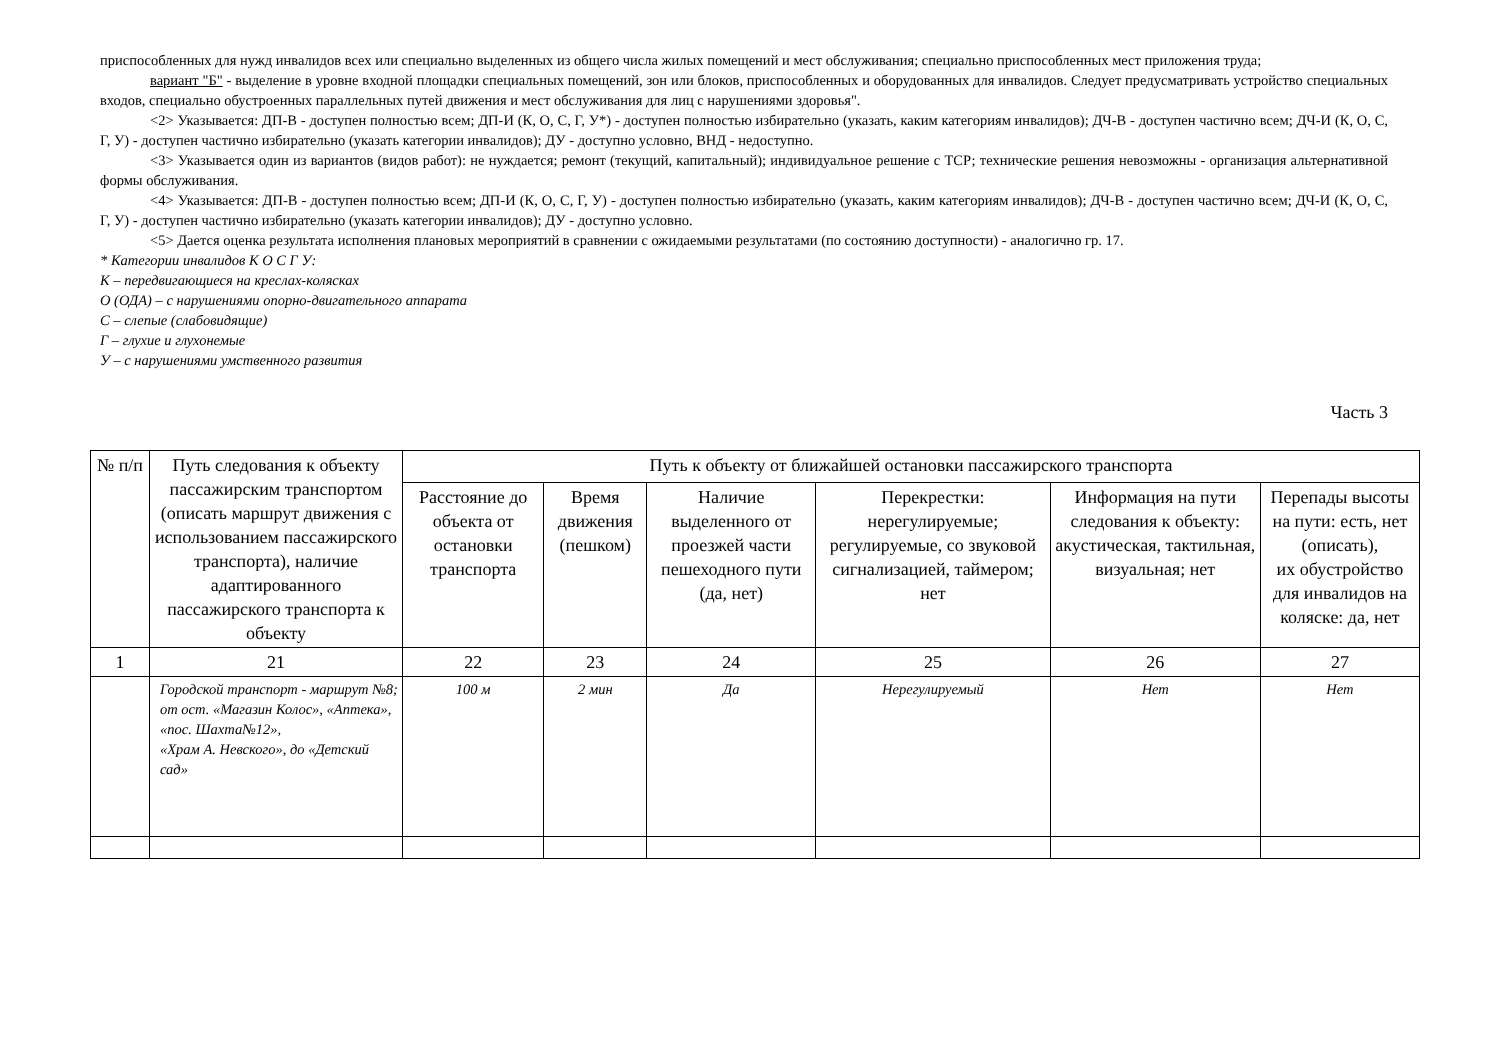приспособленных для нужд инвалидов всех или специально выделенных из общего числа жилых помещений и мест обслуживания; специально приспособленных мест приложения труда;
вариант "Б" - выделение в уровне входной площадки специальных помещений, зон или блоков, приспособленных и оборудованных для инвалидов. Следует предусматривать устройство специальных входов, специально обустроенных параллельных путей движения и мест обслуживания для лиц с нарушениями здоровья".
<2> Указывается: ДП-В - доступен полностью всем; ДП-И (К, О, С, Г, У*) - доступен полностью избирательно (указать, каким категориям инвалидов); ДЧ-В - доступен частично всем; ДЧ-И (К, О, С, Г, У) - доступен частично избирательно (указать категории инвалидов); ДУ - доступно условно, ВНД - недоступно.
<3> Указывается один из вариантов (видов работ): не нуждается; ремонт (текущий, капитальный); индивидуальное решение с ТСР; технические решения невозможны - организация альтернативной формы обслуживания.
<4> Указывается: ДП-В - доступен полностью всем; ДП-И (К, О, С, Г, У) - доступен полностью избирательно (указать, каким категориям инвалидов); ДЧ-В - доступен частично всем; ДЧ-И (К, О, С, Г, У) - доступен частично избирательно (указать категории инвалидов); ДУ - доступно условно.
<5> Дается оценка результата исполнения плановых мероприятий в сравнении с ожидаемыми результатами (по состоянию доступности) - аналогично гр. 17.
* Категории инвалидов К О С Г У:
К – передвигающиеся на креслах-колясках
О (ОДА) – с нарушениями опорно-двигательного аппарата
С – слепые (слабовидящие)
Г – глухие и глухонемые
У – с нарушениями умственного развития
Часть 3
| № п/п | Путь следования к объекту пассажирским транспортом (описать маршрут движения с использованием пассажирского транспорта), наличие адаптированного пассажирского транспорта к объекту | Путь к объекту от ближайшей остановки пассажирского транспорта | | | | | |
| --- | --- | --- | --- | --- | --- | --- | --- |
| | | Расстояние до объекта от остановки транспорта | Время движения (пешком) | Наличие выделенного от проезжей части пешеходного пути (да, нет) | Перекрестки: нерегулируемые; регулируемые, со звуковой сигнализацией, таймером; нет | Информация на пути следования к объекту: акустическая, тактильная, визуальная; нет | Перепады высоты на пути: есть, нет (описать), их обустройство для инвалидов на коляске: да, нет |
| 1 | 21 | 22 | 23 | 24 | 25 | 26 | 27 |
| | Городской транспорт - маршрут №8; от ост. «Магазин Колос», «Аптека», «пос. Шахта№12», «Храм А. Невского», до «Детский сад» | 100 м | 2 мин | Да | Нерегулируемый | Нет | Нет |